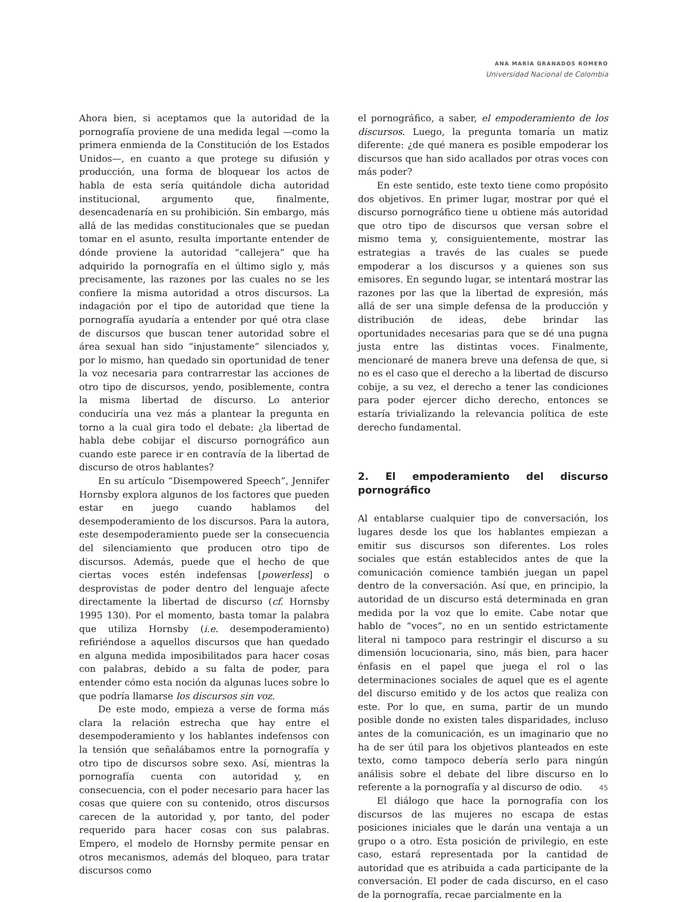ANA MARÍA GRANADOS ROMERO
Universidad Nacional de Colombia
Ahora bien, si aceptamos que la autoridad de la pornografía proviene de una medida legal —como la primera enmienda de la Constitución de los Estados Unidos—, en cuanto a que protege su difusión y producción, una forma de bloquear los actos de habla de esta sería quitándole dicha autoridad institucional, argumento que, finalmente, desencadenaría en su prohibición. Sin embargo, más allá de las medidas constitucionales que se puedan tomar en el asunto, resulta importante entender de dónde proviene la autoridad “callejera” que ha adquirido la pornografía en el último siglo y, más precisamente, las razones por las cuales no se les confiere la misma autoridad a otros discursos. La indagación por el tipo de autoridad que tiene la pornografía ayudaría a entender por qué otra clase de discursos que buscan tener autoridad sobre el área sexual han sido “injustamente” silenciados y, por lo mismo, han quedado sin oportunidad de tener la voz necesaria para contrarrestar las acciones de otro tipo de discursos, yendo, posiblemente, contra la misma libertad de discurso. Lo anterior conduciría una vez más a plantear la pregunta en torno a la cual gira todo el debate: ¿la libertad de habla debe cobijar el discurso pornográfico aun cuando este parece ir en contravía de la libertad de discurso de otros hablantes?
En su artículo “Disempowered Speech”, Jennifer Hornsby explora algunos de los factores que pueden estar en juego cuando hablamos del desempoderamiento de los discursos. Para la autora, este desempoderamiento puede ser la consecuencia del silenciamiento que producen otro tipo de discursos. Además, puede que el hecho de que ciertas voces estén indefensas [powerless] o desprovistas de poder dentro del lenguaje afecte directamente la libertad de discurso (cf. Hornsby 1995 130). Por el momento, basta tomar la palabra que utiliza Hornsby (i.e. desempoderamiento) refiriéndose a aquellos discursos que han quedado en alguna medida imposibilitados para hacer cosas con palabras, debido a su falta de poder, para entender cómo esta noción da algunas luces sobre lo que podría llamarse los discursos sin voz.
De este modo, empieza a verse de forma más clara la relación estrecha que hay entre el desempoderamiento y los hablantes indefensos con la tensión que señalábamos entre la pornografía y otro tipo de discursos sobre sexo. Así, mientras la pornografía cuenta con autoridad y, en consecuencia, con el poder necesario para hacer las cosas que quiere con su contenido, otros discursos carecen de la autoridad y, por tanto, del poder requerido para hacer cosas con sus palabras. Empero, el modelo de Hornsby permite pensar en otros mecanismos, además del bloqueo, para tratar discursos como
el pornográfico, a saber, el empoderamiento de los discursos. Luego, la pregunta tomaría un matiz diferente: ¿de qué manera es posible empoderar los discursos que han sido acallados por otras voces con más poder?
En este sentido, este texto tiene como propósito dos objetivos. En primer lugar, mostrar por qué el discurso pornográfico tiene u obtiene más autoridad que otro tipo de discursos que versan sobre el mismo tema y, consiguientemente, mostrar las estrategias a través de las cuales se puede empoderar a los discursos y a quienes son sus emisores. En segundo lugar, se intentará mostrar las razones por las que la libertad de expresión, más allá de ser una simple defensa de la producción y distribución de ideas, debe brindar las oportunidades necesarias para que se dé una pugna justa entre las distintas voces. Finalmente, mencionaré de manera breve una defensa de que, si no es el caso que el derecho a la libertad de discurso cobije, a su vez, el derecho a tener las condiciones para poder ejercer dicho derecho, entonces se estaría trivializando la relevancia política de este derecho fundamental.
2. El empoderamiento del discurso pornográfico
Al entablarse cualquier tipo de conversación, los lugares desde los que los hablantes empiezan a emitir sus discursos son diferentes. Los roles sociales que están establecidos antes de que la comunicación comience también juegan un papel dentro de la conversación. Así que, en principio, la autoridad de un discurso está determinada en gran medida por la voz que lo emite. Cabe notar que hablo de “voces”, no en un sentido estrictamente literal ni tampoco para restringir el discurso a su dimensión locucionaria, sino, más bien, para hacer énfasis en el papel que juega el rol o las determinaciones sociales de aquel que es el agente del discurso emitido y de los actos que realiza con este. Por lo que, en suma, partir de un mundo posible donde no existen tales disparidades, incluso antes de la comunicación, es un imaginario que no ha de ser útil para los objetivos planteados en este texto, como tampoco debería serlo para ningún análisis sobre el debate del libre discurso en lo referente a la pornografía y al discurso de odio.
El diálogo que hace la pornografía con los discursos de las mujeres no escapa de estas posiciones iniciales que le darán una ventaja a un grupo o a otro. Esta posición de privilegio, en este caso, estará representada por la cantidad de autoridad que es atribuida a cada participante de la conversación. El poder de cada discurso, en el caso de la pornografía, recae parcialmente en la
45